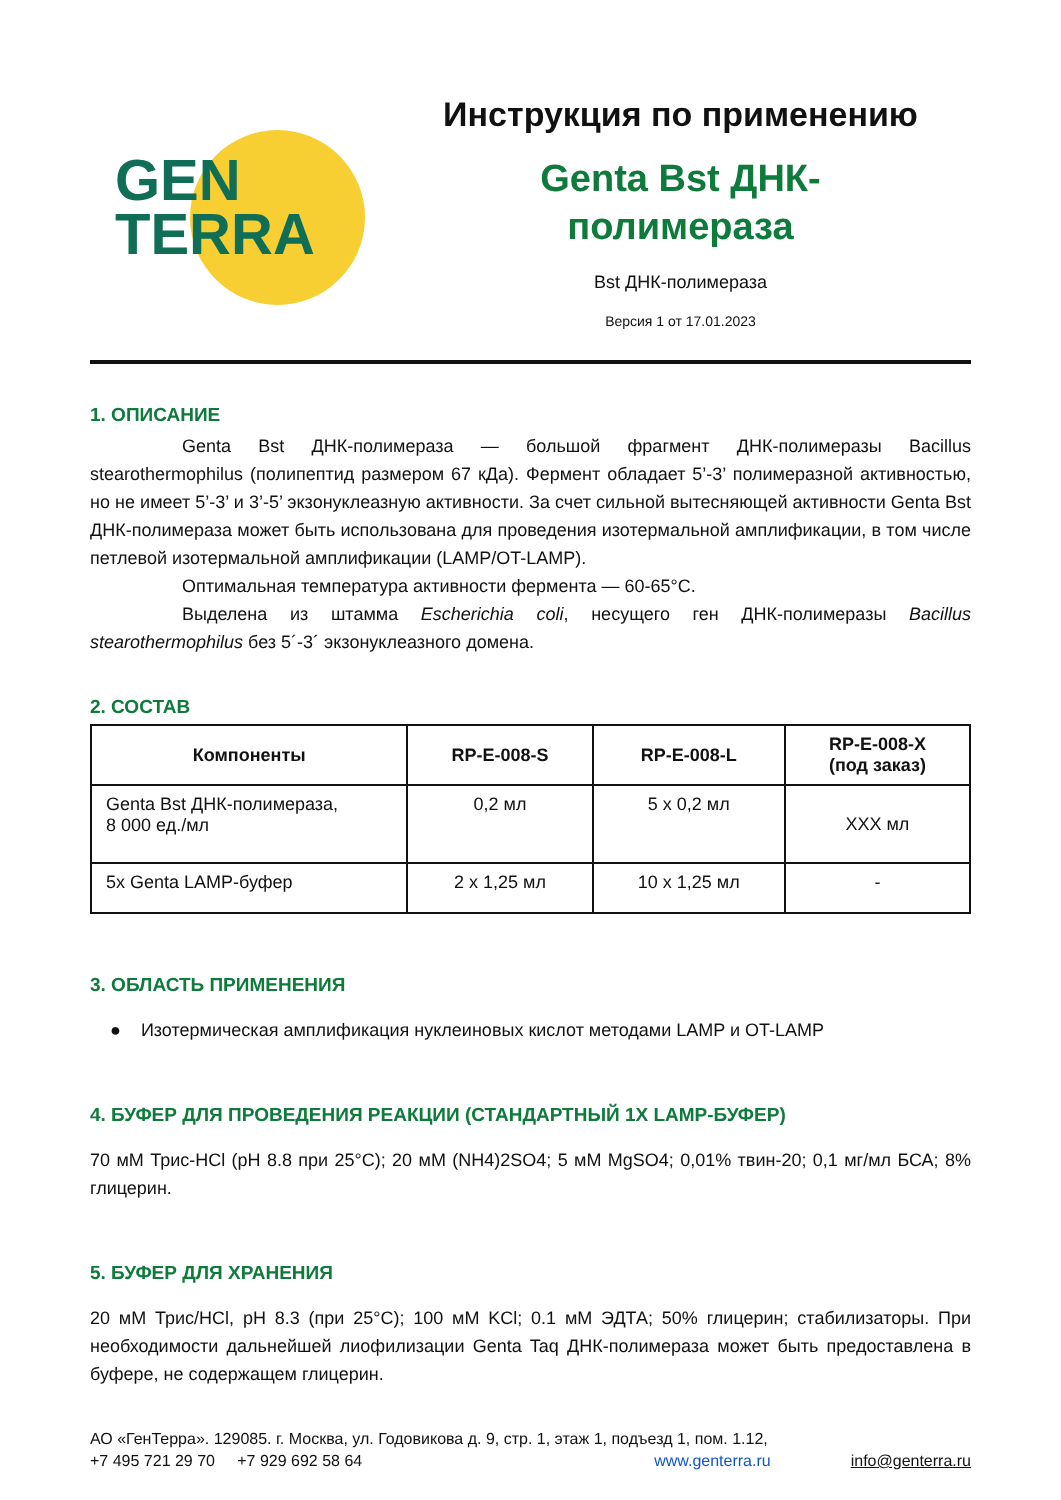GEN
TERRA
Инструкция по применению
Genta Bst ДНК-
полимераза
Bst ДНК-полимераза
Версия 1 от 17.01.2023
1. ОПИСАНИЕ
Genta Bst ДНК-полимераза — большой фрагмент ДНК-полимеразы Bacillus stearothermophilus (полипептид размером 67 кДа). Фермент обладает 5’-3’ полимеразной активностью, но не имеет 5’-3’ и 3’-5’ экзонуклеазную активности. За счет сильной вытесняющей активности Genta Bst ДНК-полимераза может быть использована для проведения изотермальной амплификации, в том числе петлевой изотермальной амплификации (LAMP/OT-LAMP).
Оптимальная температура активности фермента — 60-65°C.
Выделена из штамма Escherichia coli, несущего ген ДНК-полимеразы Bacillus stearothermophilus без 5´-3´ экзонуклеазного домена.
2. СОСТАВ
| Компоненты | RP-E-008-S | RP-E-008-L | RP-E-008-X (под заказ) |
| --- | --- | --- | --- |
| Genta Bst ДНК-полимераза, 8 000 ед./мл | 0,2 мл | 5 x 0,2 мл | XXX мл |
| 5x Genta LAMP-буфер | 2 x 1,25 мл | 10 x 1,25 мл | - |
3. ОБЛАСТЬ ПРИМЕНЕНИЯ
● Изотермическая амплификация нуклеиновых кислот методами LAMP и OT-LAMP
4. БУФЕР ДЛЯ ПРОВЕДЕНИЯ РЕАКЦИИ (СТАНДАРТНЫЙ 1X LAMP-БУФЕР)
70 мМ Трис-HCl (pH 8.8 при 25°C); 20 мМ (NH4)2SO4; 5 мМ MgSO4; 0,01% твин-20; 0,1 мг/мл БСА; 8% глицерин.
5. БУФЕР ДЛЯ ХРАНЕНИЯ
20 мМ Трис/HCl, pH 8.3 (при 25°C); 100 мМ KCl; 0.1 мМ ЭДТА; 50% глицерин; стабилизаторы. При необходимости дальнейшей лиофилизации Genta Taq ДНК-полимераза может быть предоставлена в буфере, не содержащем глицерин.
АО «ГенТерра». 129085. г. Москва, ул. Годовикова д. 9, стр. 1, этаж 1, подъезд 1, пом. 1.12,
+7 495 721 29 70 +7 929 692 58 64 www.genterra.ru info@genterra.ru